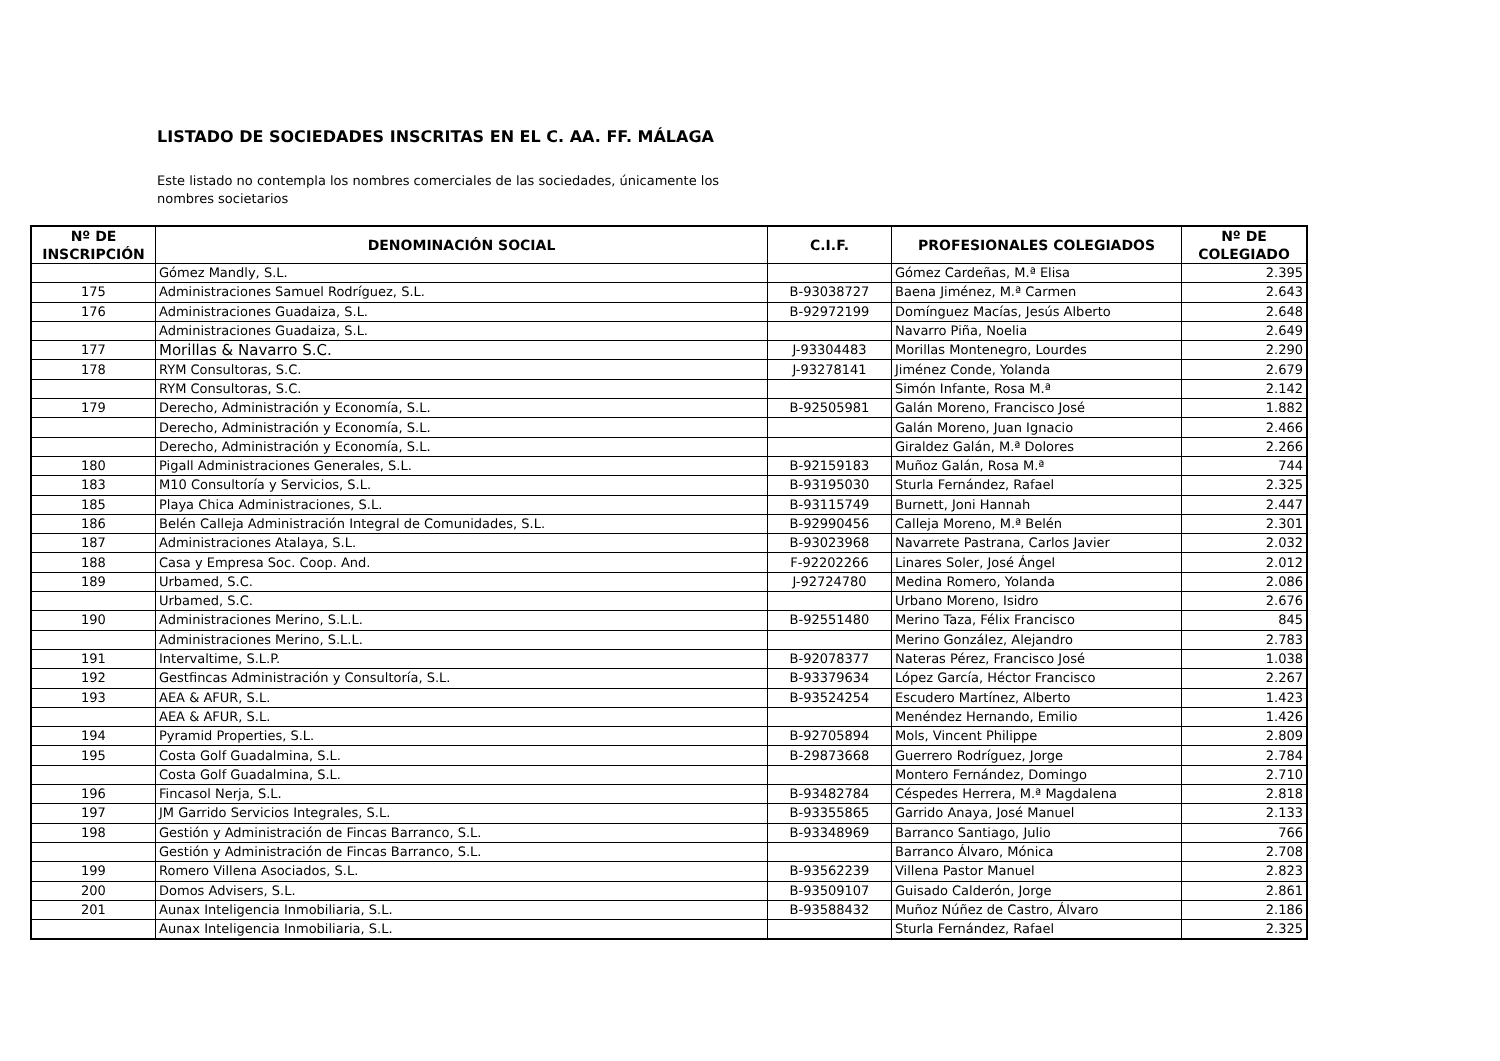LISTADO DE SOCIEDADES INSCRITAS EN EL C. AA. FF. MÁLAGA
Este listado no contempla los nombres comerciales de las sociedades, únicamente los nombres societarios
| Nº DE INSCRIPCIÓN | DENOMINACIÓN SOCIAL | C.I.F. | PROFESIONALES COLEGIADOS | Nº DE COLEGIADO |
| --- | --- | --- | --- | --- |
| | Gómez Mandly, S.L. | | Gómez Cardeñas, M.ª Elisa | 2.395 |
| 175 | Administraciones Samuel Rodríguez, S.L. | B-93038727 | Baena Jiménez, M.ª Carmen | 2.643 |
| 176 | Administraciones Guadaiza, S.L. | B-92972199 | Domínguez Macías, Jesús Alberto | 2.648 |
| | Administraciones Guadaiza, S.L. | | Navarro Piña, Noelia | 2.649 |
| 177 | Morillas & Navarro S.C. | J-93304483 | Morillas Montenegro, Lourdes | 2.290 |
| 178 | RYM Consultoras, S.C. | J-93278141 | Jiménez Conde, Yolanda | 2.679 |
| | RYM Consultoras, S.C. | | Simón Infante, Rosa M.ª | 2.142 |
| 179 | Derecho, Administración y Economía, S.L. | B-92505981 | Galán Moreno, Francisco José | 1.882 |
| | Derecho, Administración y Economía, S.L. | | Galán Moreno, Juan Ignacio | 2.466 |
| | Derecho, Administración y Economía, S.L. | | Giraldez Galán, M.ª Dolores | 2.266 |
| 180 | Pigall Administraciones Generales, S.L. | B-92159183 | Muñoz Galán, Rosa M.ª | 744 |
| 183 | M10 Consultoría y Servicios, S.L. | B-93195030 | Sturla Fernández, Rafael | 2.325 |
| 185 | Playa Chica Administraciones, S.L. | B-93115749 | Burnett, Joni Hannah | 2.447 |
| 186 | Belén Calleja Administración Integral de Comunidades, S.L. | B-92990456 | Calleja Moreno, M.ª Belén | 2.301 |
| 187 | Administraciones Atalaya, S.L. | B-93023968 | Navarrete Pastrana, Carlos Javier | 2.032 |
| 188 | Casa y Empresa Soc. Coop. And. | F-92202266 | Linares Soler, José Ángel | 2.012 |
| 189 | Urbamed, S.C. | J-92724780 | Medina Romero, Yolanda | 2.086 |
| | Urbamed, S.C. | | Urbano Moreno, Isidro | 2.676 |
| 190 | Administraciones Merino, S.L.L. | B-92551480 | Merino Taza, Félix Francisco | 845 |
| | Administraciones Merino, S.L.L. | | Merino González, Alejandro | 2.783 |
| 191 | Intervaltime, S.L.P. | B-92078377 | Nateras Pérez, Francisco José | 1.038 |
| 192 | Gestfincas Administración y Consultoría, S.L. | B-93379634 | López García, Héctor Francisco | 2.267 |
| 193 | AEA & AFUR, S.L. | B-93524254 | Escudero Martínez, Alberto | 1.423 |
| | AEA & AFUR, S.L. | | Menéndez Hernando, Emilio | 1.426 |
| 194 | Pyramid Properties, S.L. | B-92705894 | Mols, Vincent Philippe | 2.809 |
| 195 | Costa Golf Guadalmina, S.L. | B-29873668 | Guerrero Rodríguez, Jorge | 2.784 |
| | Costa Golf Guadalmina, S.L. | | Montero Fernández, Domingo | 2.710 |
| 196 | Fincasol Nerja, S.L. | B-93482784 | Céspedes Herrera, M.ª Magdalena | 2.818 |
| 197 | JM Garrido Servicios Integrales, S.L. | B-93355865 | Garrido Anaya, José Manuel | 2.133 |
| 198 | Gestión y Administración de Fincas Barranco, S.L. | B-93348969 | Barranco Santiago, Julio | 766 |
| | Gestión y Administración de Fincas Barranco, S.L. | | Barranco Álvaro, Mónica | 2.708 |
| 199 | Romero Villena Asociados, S.L. | B-93562239 | Villena Pastor Manuel | 2.823 |
| 200 | Domos Advisers, S.L. | B-93509107 | Guisado Calderón, Jorge | 2.861 |
| 201 | Aunax Inteligencia Inmobiliaria, S.L. | B-93588432 | Muñoz Núñez de Castro, Álvaro | 2.186 |
| | Aunax Inteligencia Inmobiliaria, S.L. | | Sturla Fernández, Rafael | 2.325 |